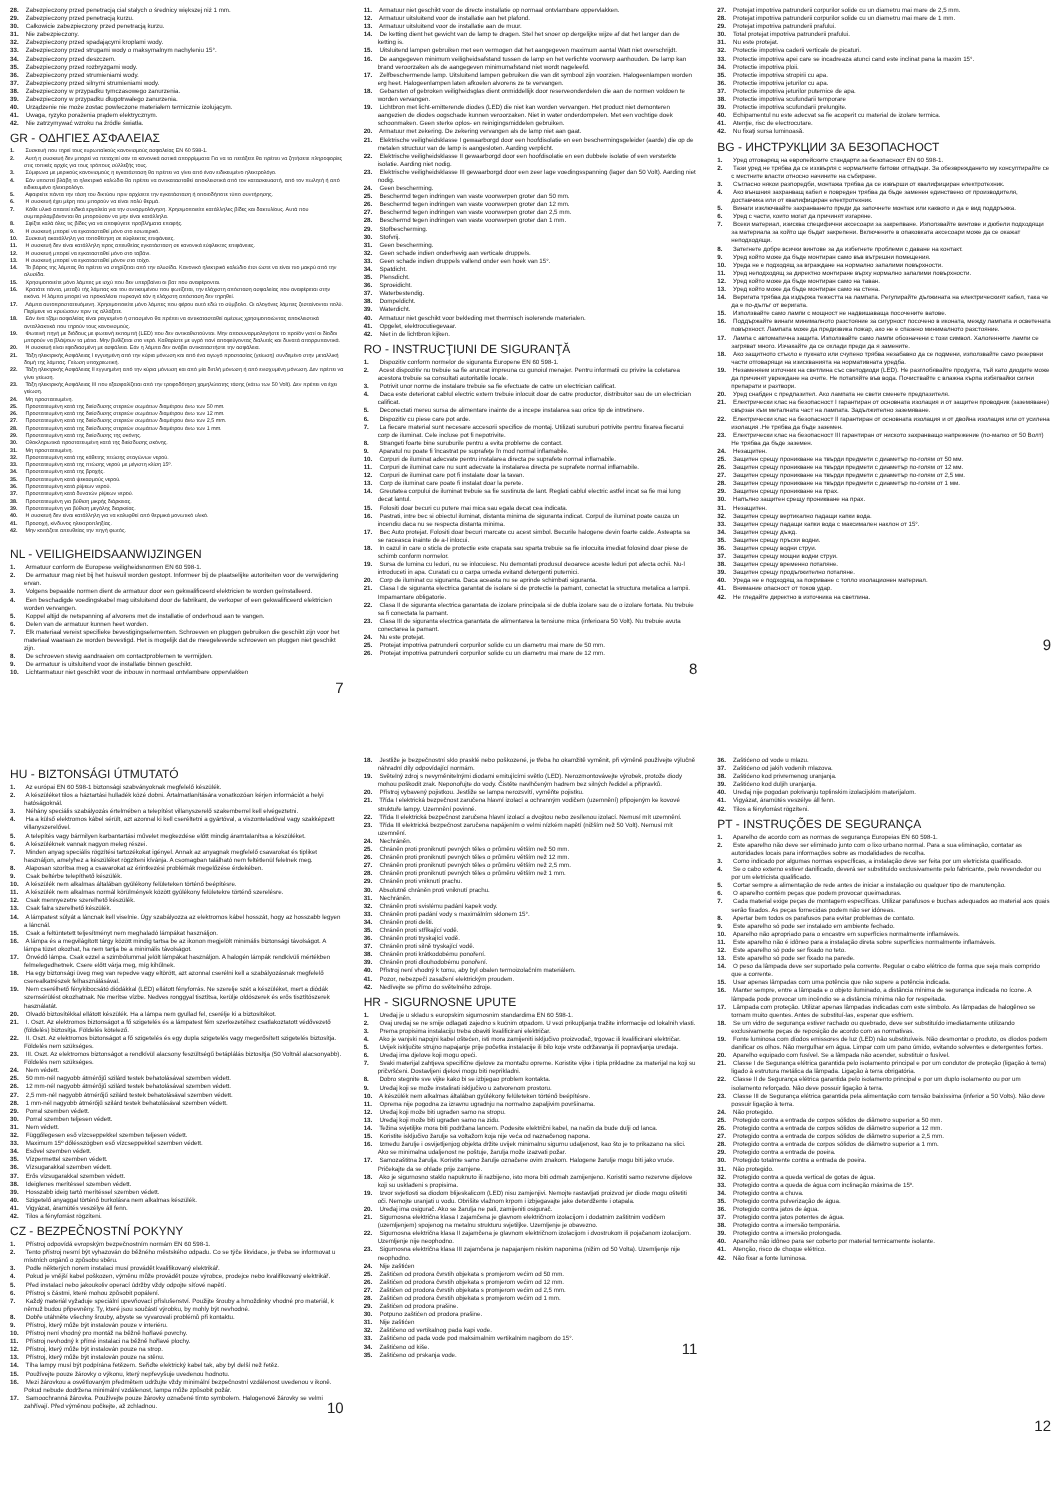28. Zabezpieczony przed penetracją ciał stałych o średnicy większej niż 1 mm.
29. Zabezpieczony przed penetracją kurzu.
30. Całkowicie zabezpieczony przed penetracją kurzu.
31. Nie zabezpieczony.
32. Zabezpieczony przed spadającymi kroplami wody.
33. Zabezpieczony przed strugami wody o maksymalnym nachyleniu 15°.
34. Zabezpieczony przed deszczem.
35. Zabezpieczony przed rozbryzgami wody.
36. Zabezpieczony przed strumieniami wody.
37. Zabezpieczony przed silnymi strumieniami wody.
38. Zabezpieczony w przypadku tymczasowego zanurzenia.
39. Zabezpieczony w przypadku długotrwałego zanurzenia.
40. Urządzenie nie może zostac powleczone materiałem termicznie izolującym.
41. Uwaga, ryzyko porażenia prądem elektrycznym.
42. Nie zatrzymywać wzroku na źródle światła.
GR - ΟΔΗΓΙΕΣ ΑΣΦΑΛΕΙΑΣ
1. Συσκευή που τηρεί τους ευρωπαϊκούς κανονισμούς ασφαλείας EN 60 598-1.
2. Αυτή η συσκευή δεν μπορεί να πεταχτεί σαν τα κανονικά αστικά απορρίμματα Για να τα πετάξετε θα πρέπει να ζητήσετε πληροφορίες στις τοπικές αρχές για τους τρόπους σύλλεξής τους.
3. Σύμφωνα με μερικούς κανονισμούς η εγκατάσταση θα πρέπει να γίνει από έναν ειδικευμένο ηλεκτρολόγο.
4. Εάν υποστεί βλάβη το ηλεκτρικό καλώδιο θα πρέπει να αντικατασταθεί αποκλειστικά από τον κατασκευαστή, από τον πωλητή ή από ειδικευμένο ηλεκτρολόγο.
5. Αφαιρείτε πάντα την τάση του δικτύου πριν αρχίσετε την εγκατάσταση ή οποιοδήποτε τύπο συντήρησης.
6. Η συσκευή έχει μέρη που μπορούν να είναι πολύ θερμά.
7. Κάθε υλικό απαιτεί ειδικά εργαλεία για την συναρμολόγηση. Χρησιμοποιείτε κατάλληλες βίδες και δακτυλίους. Αυτά που συμπεριλαμβάνονται θα μπορούσαν να μην είναι κατάλληλα.
8. Σφίξτε καλά όλες τις βίδες για να αποφύγετε προβλήματα επαφής.
9. Η συσκευή μπορεί να εγκατασταθεί μόνο στο εσωτερικό.
10. Συσκευή ακατάλληλη για τοποθέτηση σε εύφλεκτες επιφάνειες.
11. Η συσκευή δεν είναι κατάλληλη προς απευθείας εγκατάσταση σε κανονικά εύφλεκτες επιφάνειες.
12. Η συσκευή μπορεί να εγκατασταθεί μόνο στο ταβάνι.
13. Η συσκευή μπορεί να εγκατασταθεί μόνον στο τοίχο.
14. Το βάρος της λάμπας θα πρέπει να στηρίζεται από την αλυσίδα. Κανονικό ηλεκτρικό καλώδιο έτσι ώστε να είναι πιο μακρύ από την αλυσίδα.
15. Χρησιμοποιείτε μόνο λάμπες με ισχύ που δεν υπερβαίνει οι βατ που αναφέρονται.
16. Κρατάτε πάντα, μεταξύ τής λάμπας και του αντικειμένου που φωτίζεται, την ελάχιστη απόσταση ασφαλείας που αναφέρεται στην εικόνα. Η λάμπα μπορεί να προκαλέσει πυρκαγιά εάν η ελάχιστη απόσταση δεν τηρηθεί.
17. Λάμπα αυτοπροστατευόμενη. Χρησιμοποιείτε μόνο λάμπες που φέρου αυτό εδώ το σύμβολο. Οι αλογόνες λάμπες ζεσταίνονται πολύ. Περίμενε να κρυώσουν πριν τις αλλάξετε.
18. Εάν ένα τζάμι ασφαλείας είναι ραγισμένο ή σπασμένο θα πρέπει να αντικατασταθεί αμέσως χρησιμοποιώντας αποκλειστικά ανταλλακτικά που τηρούν τους κανονισμούς.
19. Φωτεινή πηγή με διόδους με φωτεινή εκπομπή (LED) που δεν αντικαθιστούνται. Μην αποσυναρμολογήστε το προϊόν γιατί οι δίοδοι μπορούν να βλάψουν τα μάτια. Μην βυθίζεται στο νερό. Καθαρίστε με υγρό πανί αποφεύγοντας διαλυτές και δυνατά απορρυπαντικά.
20. Η συσκευή είναι εφοδιασμένη με ασφάλεια. Εάν η λάμπα δεν ανάβει αντικαταστήστε την ασφάλεια.
21. Τάξη ηλεκτρικής Ασφάλειας I εγγυημένη από την κύρια μόνωση και από ένα αγωγό προστασίας (γείωση) συνδεμένο στην μεταλλική δομή της λάμπας. Γείωση υποχρεωτική.
22. Τάξη ηλεκτρικής Ασφάλειας II εγγυημένη από την κύρια μόνωση και από μία διπλή μόνωση ή από ενισχυμένη μόνωση. Δεν πρέπει να γίνει γείωση.
23. Τάξη ηλεκτρικής Ασφάλειας III που εξασφαλίζεται από την τροφοδότηση χαμηλώτατης τάσης (κάτω των 50 Volt). Δεν πρέπει να έχει γείωση.
24. Μη προστατευμένη.
25. Προστατευμένη κατά της διείσδυσης στερεών σωμάτων διαμέτρου άνω των 50 mm.
26. Προστατευμένη κατά της διείσδυσης στερεών σωμάτων διαμέτρου άνω των 12 mm.
27. Προστατευμένη κατά της διείσδυσης στερεών σωμάτων διαμέτρου άνω των 2,5 mm.
28. Προστατευμένη κατά της διείσδυσης στερεών σωμάτων διαμέτρου άνω των 1 mm.
29. Προστατευμένη κατά της διείσδυσης της σκόνης.
30. Ολοκληρωτικά προστατευμένη κατά της διείσδυσης σκόνης.
31. Μη προστατευμένη.
32. Προστατευμένη κατά της κάθετης πτώσης σταγώνων νερού.
33. Προστατευμένη κατά της πτώσης νερού με μέγιστη κλίση 15º.
34. Προστατευμένη κατά της βροχής.
35. Προστατευμένη κατά ψεκασμούς νερού.
36. Προστατευμένη κατά ρίψεων νερού.
37. Προστατευμένη κατά δυνατών ρίψεων νερού.
38. Προστατευμένη για βύθιση μικρής διάρκειας.
39. Προστατευμένη για βύθιση μεγάλης διαρκείας.
40. Η συσκευή δεν είναι κατάλληλη για να καλυφθεί από θερμικά μονωτικό υλικό.
41. Προσοχή, κίνδυνος ηλεκτροπληξίας.
42. Μην κοιτάζετε απευθείας την πηγή φωτός.
NL - VEILIGHEIDSAANWIJZINGEN
1. Armatuur conform de Europese veiligheidsnormen EN 60 598-1.
2. De armatuur mag niet bij het huisvuil worden gestopt. Informeer bij de plaatselijke autoriteiten voor de verwijdering ervan.
3. Volgens bepaalde normen dient de armatuur door een gekwalificeerd elektricien te worden geïnstalleerd.
4. Een beschadigde voedingskabel mag uitsluitend door de fabrikant, de verkoper of een gekwalificeerd elektricien worden vervangen.
5. Koppel altijd de netspanning af alvorens met de installatie of onderhoud aan te vangen.
6. Delen van de armatuur kunnen heet worden.
7. Elk materiaal vereist specifieke bevestigingselementen. Schroeven en pluggen gebruiken die geschikt zijn voor het materiaal waaraan ze worden bevestigd. Het is mogelijk dat de meegeleverde schroeven en pluggen niet geschikt zijn.
8. De schroeven stevig aandraaien om contactproblemen te vermijden.
9. De armatuur is uitsluitend voor de installatie binnen geschikt.
10. Lichtarmatuur niet geschikt voor de inbouw in normaal ontvlambare oppervlakken
7
11. Armatuur niet geschikt voor de directe installatie op normaal ontvlambare oppervlakken.
12. Armatuur uitsluitend voor de installatie aan het plafond.
13. Armatuur uitsluitend voor de installatie aan de muur.
14. De ketting dient het gewicht van de lamp te dragen. Stel het snoer op dergelijke wijze af dat het langer dan de ketting is.
15. Uitsluitend lampen gebruiken met een vermogen dat het aangegeven maximum aantal Watt niet overschrijdt.
16. De aangegeven minimum veiligheidsafstand tussen de lamp en het verlichte voorwerp aanhouden. De lamp kan brand veroorzaken als de aangegeven minimumafstand niet wordt nageleefd.
17. Zelfbeschermende lamp. Uitsluitend lampen gebruiken die van dit symbool zijn voorzien. Halogeenlampen worden erg heet. Halogeenlampen laten afkoelen alvorens ze te vervangen.
18. Gebarsten of gebroken veiligheidsglas dient onmiddellijk door reserveonderdelen die aan de normen voldoen te worden vervangen.
19. Lichtbron met licht-emitterende diodes (LED) die niet kan worden vervangen. Het product niet demonteren aangezien de diodes oogschade kunnen veroorzaken. Niet in water onderdompelen. Met een vochtige doek schoonmaken. Geen sterke oplos- en reinigingsmiddelen gebruiken.
20. Armatuur met zekering. De zekering vervangen als de lamp niet aan gaat.
21. Elektrische veiligheidsklasse I gewaarborgd door een hoofdisolatie en een beschermingsgeleider (aarde) die op de metalen structuur van de lamp is aangesloten. Aarding verplicht.
22. Elektrische veiligheidsklasse II gewaarborgd door een hoofdisolatie en een dubbele isolatie of een versterkte isolatie. Aarding niet nodig.
23. Elektrische veiligheidsklasse III gewaarborgd door een zeer lage voedingsspanning (lager dan 50 Volt). Aarding niet nodig.
24. Geen bescherming.
25. Beschermd tegen indringen van vaste voorwerpen groter dan 50 mm.
26. Beschermd tegen indringen van vaste voorwerpen groter dan 12 mm.
27. Beschermd tegen indringen van vaste voorwerpen groter dan 2,5 mm.
28. Beschermd tegen indringen van vaste voorwerpen groter dan 1 mm.
29. Stofbescherming.
30. Stofvrij.
31. Geen bescherming.
32. Geen schade indien onderhevig aan verticale druppels.
33. Geen schade indien druppels vallend onder een hoek van 15°.
34. Spatdicht.
35. Plensdicht.
36. Sproeidicht.
37. Waterbestendig.
38. Dompeldicht.
39. Waterdicht.
40. Armatuur niet geschikt voor bekleding met thermisch isolerende materialen.
41. Opgelet, elektrocutiegevaar.
42. Niet in de lichtbron kijken.
RO - INSTRUCŢIUNI DE SIGURANŢĂ
1. Dispozitiv conform normelor de siguranta Europene EN 60 598-1.
2. Acest dispozitiv nu trebuie sa fie aruncat impreuna cu gunoiul menajer. Pentru informatii cu privire la coletarea acestora trebuie sa consultati autoritatile locale.
3. Potrivit unor norme de instalare trebuie sa fie efectuate de catre un electrician calificat.
4. Daca este deteriorat cablul electric extern trebuie inlocuit doar de catre productor, distribuitor sau de un electrician calificat.
5. Deconectati mereu sursa de alimentare inainte de a incepe instalarea sau orice tip de intretinere.
6. Dispozitiv cu piese care pot arde.
7. La fiecare material sunt necesare accesorii specifice de montaj. Utilizati suruburi potrivite pentru fixarea fiecarui corp de iluminat. Cele incluse pot fi nepotrivite.
8. Strangeti foarte bine suruburile pentru a evita probleme de contact.
9. Aparatul nu poate fi încastrat pe suprafeţe în mod normal inflamabile.
10. Corpuri de iluminat adecvate pentru instalarea directa pe suprafete normal inflamabile.
11. Corpuri de iluminat care nu sunt adecvate la instalarea directa pe suprafete normal inflamabile.
12. Corpuri de iluminat care pot fi instalate doar la tavan.
13. Corp de iluminat care poate fi instalat doar la perete.
14. Greutatea corpului de iluminat trebuie sa fie sustinuta de lant. Reglati cablul electric astfel incat sa fie mai lung decat lantul.
15. Folositi doar becuri cu putere mai mica sau egala decat cea indicata.
16. Pastrati, intre bec si obiectul iluminat, distanta minima de siguranta indicat. Corpul de iluminat poate cauza un incendiu daca nu se respecta distanta minima.
17. Bec Auto protejat. Folositi doar becuri marcate cu acest simbol. Becurile halogene devin foarte calde. Asteapta sa se raceasca inainte de a-l inlocui.
18. In cazul in care o sticla de protectie este crapata sau sparta trebuie sa fie inlocuita imediat folosind doar piese de schimb conform normelor.
19. Sursa de lumina cu leduri, nu se inlocuiesc. Nu demontati produsul deoarece aceste leduri pot afecta ochii. Nu-l introduceti in apa. Curatati cu o carpa umeda evitand detergenti puternici.
20. Corp de iluminat cu siguranta. Daca aceasta nu se aprinde schimbati siguranta.
21. Clasa I de siguranta electrica garantat de isolare si de protectie la pamant, conectat la structura metalica a lampii. Impamantare obligatorie.
22. Clasa II de siguranta electrica garantata de izolare principala si de dubla izolare sau de o izolare fortata. Nu trebuie sa fi conectata la pamant.
23. Clasa III de siguranta electrica garantata de alimentarea la tensiune mica (inferioara 50 Volt). Nu trebuie avuta conectarea la pamant.
24. Nu este protejat.
25. Protejat impotriva patrunderii corpurilor solide cu un diametru mai mare de 50 mm.
26. Protejat impotriva patrunderii corpurilor solide cu un diametru mai mare de 12 mm.
8
27. Protejat impotriva patrunderii corpurilor solide cu un diametru mai mare de 2,5 mm.
28. Protejat impotriva patrunderii corpurilor solide cu un diametru mai mare de 1 mm.
29. Protejat impotriva patrunderii prafului.
30. Total protejat impotriva patrunderii prafului.
31. Nu este protejat.
32. Protectie impotriva caderii verticale de picaturi.
33. Protectie impotriva apei care se incadreaza atunci cand este inclinat pana la maxim 15°.
34. Protectie impotriva ploii.
35. Protectie impotriva stropirii cu apa.
36. Protectie impotriva jeturilor cu apa.
37. Protectie impotriva jeturilor puternice de apa.
38. Protectie impotriva scufundarii temporare
39. Protectie impotriva scufundarii prelungite.
40. Echipamentul nu este adecvat sa fie acoperit cu material de izolare termica.
41. Atenţie, risc de electrocutare.
42. Nu fixaţi sursa luminoasă.
BG - ИНСТРУКЦИИ ЗА БЕЗОПАСНОСТ
1. Уред отговарящ на европейските стандарти за безопасност EN 60 598-1.
2. Тази уред не трябва да се изхвърля с нормалните битови отпадъци. За обезвреждането му консултирайте се с местните власти относно начините на събиране.
3. Съгласно някои разпоредби, монтажа трябва да се извърши от квалифициран електротехник.
4. Ако външния захранващ кабел е повреден трябва да бъде заменен единствено от производителя, доставчика или от квалифициран електротехник.
5. Винаги изключвайте захранването преди да започнете монтаж или каквото и да е вид поддръжка.
6. Уред с части, които могат да причинят изгаряне.
7. Всеки материал, изисква специфични аксесоари за закрепване. Използвайте винтове и дюбели подходящи за материала за който ще бъдат закрепени. Включените в опаковката аксесоари може да се окажат неподходящи.
8. Затегнете добре всички винтове за да избегнете проблеми с даване на контакт.
9. Уред който може да бъде монтиран само във вътрешни помещения.
10. Уреда не е подходящ за вграждане на нормално запалими повърхности.
11. Уред неподходящ за директно монтиране върху нормално запалими повърхности.
12. Уред който може да бъде монтиран само на таван.
13. Уред който може да бъде монтиран само на стена.
14. Веригата трябва да издържа тежестта на лампата. Регулирайте дължината на електрическият кабел, така че да е по-дълъг от веригата.
15. Използвайте само лампи с мощност не надвишаваща посочените ватове.
16. Поддържайте винаги минималното разстояние за сигурност посочено в иконата, между лампата и осветената повърхност. Лампата може да предизвика пожар, ако не е спазено минималното разстояние.
17. Лампа с автоматична защита. Използвайте само лампи обозначени с този символ. Халогенните лампи се загряват много. Изчакайте да се охлади преди да я замените.
18. Ако защитното стъкло е пукнато или счупено трябва незабавно да се подмени, използвайте само резервни части отговарящи на изискванията на нормативната уредба.
19. Незаменяем източник на светлина със светодиоди (LED). Не разглобявайте продукта, тъй като диодите може да причинят увреждане на очите. Не потапяйте във вода. Почиствайте с влажна кърпа избягвайки силни препарати и разтвори.
20. Уред снабден с предпазител. Ако лампата не свети сменете предпазителя.
21. Електрически клас на безопасност I гарантиран от основната изолация и от защитен проводник (заземяване) свързан към металната част на лампата. Задължително заземяване.
22. Електрически клас на безопасност II гарантиран от основната изолация и от двойна изолация или от усилена изолация .Не трябва да бъде заземен.
23. Електрически клас на безопасност III гарантиран от ниското захранващо напрежение (по-малко от 50 Волт) Не трябва да бъде заземен.
24. Незащитен.
25. Защитен срещу проникване на твърди предмети с диаметър по-голям от 50 мм.
26. Защитен срещу проникване на твърди предмети с диаметър по-голям от 12 мм.
27. Защитен срещу проникване на твърди предмети с диаметър по-голям от 2,5 мм.
28. Защитен срещу проникване на твърди предмети с диаметър по-голям от 1 мм.
29. Защитен срещу проникване на прах.
30. Напълно защитен срещу проникване на прах.
31. Незащитен.
32. Защитен срещу вертикално падащи капки вода.
33. Защитен срещу падащи капки вода с максимален наклон от 15°.
34. Защитен срещу дъжд.
35. Защитен срещу пръски водни.
36. Защитен срещу водни струи.
37. Защитен срещу мощни водни струи.
38. Защитен срещу временно потапяне.
39. Защитен срещу продължително потапяне.
40. Уреда не е подходящ за покриване с топло изолационен материал.
41. Внимание опасност от токов удар.
42. Не гледайте директно в източника на светлина.
9
HU - BIZTONSÁGI ÚTMUTATÓ
1. Az európai EN 60 598-1 biztonsági szabványoknak megfelelő készülék.
2. A készüléket tilos a háztartási hulladék közé dobni. Ártalmatlanítására vonatkozóan kérjen információt a helyi hatóságoknál.
3. Néhány speciális szabályozás értelmében a telepítést villanyszerelő szakemberrel kell elvégeztetni.
4. Ha a külső elektromos kábel sérült, azt azonnal ki kell cseréltetni a gyártóval, a viszonteladóval vagy szakképzett villanyszerelővel.
5. A telepítés vagy bármilyen karbantartási művelet megkezdése előtt mindig áramtalanítsa a készüléket.
6. A készüléknek vannak nagyon meleg részei.
7. Minden anyag speciális rögzítési tartozékokat igényel. Annak az anyagnak megfelelő csavarokat és tipliket használjon, amelyhez a készüléket rögzíteni kívánja. A csomagban található nem feltétlenül felelnek meg.
8. Alaposan szorítsa meg a csavarokat az érintkezési problémák megelőzése érdekében.
9. Csak beltérbe telepíthető készülék.
10. A készülék nem alkalmas általában gyúlékony felületeken történő beépítésre.
11. A készülék nem alkalmas normál körülmények között gyúlékony felületekre történő szerelésre.
12. Csak mennyezetre szerelhető készülék.
13. Csak falra szerelhető készülék.
14. A lámpatest súlyát a láncnak kell viselnie. Úgy szabályozza az elektromos kábel hosszát, hogy az hosszabb legyen a láncnál.
15. Csak a feltüntetett teljesítményt nem meghaladó lámpákat használjon.
16. A lámpa és a megvilágított tárgy között mindig tartsa be az ikonon megjelölt minimális biztonsági távolságot. A lámpa tüzet okozhat, ha nem tartja be a minimális távolságot.
17. Önvédő lámpa. Csak ezzel a szimbólummal jelölt lámpákat használjon. A halogén lámpák rendkívüli mértékben felmelegedhetnek. Csere előtt várja meg, míg kihűlnek.
18. Ha egy biztonsági üveg meg van repedve vagy eltörött, azt azonnal cserélni kell a szabályozásnak megfelelő cserealkatrészek felhasználásával.
19. Nem cserélhető fénykibocsátó diódákkal (LED) ellátott fényforrás. Ne szerelje szét a készüléket, mert a diódák szemsérülést okozhatnak. Ne merítse vízbe. Nedves ronggyal tisztítsa, kerülje oldószerek és erős tisztítószerek használatát.
20. Olvadó biztosítékkal ellátott készülék. Ha a lámpa nem gyullad fel, cserélje ki a biztosítékot.
21. I. Oszt. Az elektromos biztonságot a fő szigetelés és a lámpatest fém szerkezetéhez csatlakoztatott védővezető (földelés) biztosítja. Földelés kötelező.
22. II. Oszt. Az elektromos biztonságot a fő szigetelés és egy dupla szigetelés vagy megerősített szigetelés biztosítja. Földelés nem szükséges.
23. III. Oszt. Az elektromos biztonságot a rendkívül alacsony feszültségű betáplálás biztosítja (50 Voltnál alacsonyabb). Földelés nem szükséges.
24. Nem védett.
25. 50 mm-nél nagyobb átmérőjű szilárd testek behatolásával szemben védett.
26. 12 mm-nél nagyobb átmérőjű szilárd testek behatolásával szemben védett.
27. 2,5 mm-nél nagyobb átmérőjű szilárd testek behatolásával szemben védett.
28. 1 mm-nél nagyobb átmérőjű szilárd testek behatolásával szemben védett.
29. Porral szemben védett.
30. Porral szemben teljesen védett.
31. Nem védett.
32. Függőlegesen eső vízcseppekkel szemben teljesen védett.
33. Maximum 15º dőlésszögben eső vízcseppekkel szemben védett.
34. Esővel szemben védett.
35. Vízpermettel szemben védett.
36. Vízsugarakkal szemben védett.
37. Erős vízsugarakkal szemben védett.
38. Ideiglenes merítéssel szemben védett.
39. Hosszabb ideig tartó merítéssel szemben védett.
40. Szigetelő anyaggal történő burkolásra nem alkalmas készülék.
41. Vigyázat, áramütés veszélye áll fenn.
42. Tilos a fényforrást rögzíteni.
CZ - BEZPEČNOSTNÍ POKYNY
1. Přístroj odpovídá evropským bezpečnostním normám EN 60 598-1.
2. Tento přístroj nesmí být vyhazován do běžného městského odpadu. Co se týče likvidace, je třeba se informovat u místních orgánů o způsobu sběru.
3. Podle některých norem instalaci musí provádět kvalifikovaný elektrikář.
4. Pokud je vnější kabel poškozen, výměnu může provádět pouze výrobce, prodejce nebo kvalifikovaný elektrikář.
5. Před instalací nebo jakoukoliv operací údržby vždy odpojte síťové napětí.
6. Přístroj s částmi, které mohou způsobit popálení.
7. Každý materiál vyžaduje speciální upevňovací příslušenství. Použijte šrouby a hmoždinky vhodné pro materiál, k němuž budou připevněny. Ty, které jsou součástí výrobku, by mohly být nevhodné.
8. Dobře utáhněte všechny šrouby, abyste se vyvarovali problémů při kontaktu.
9. Přístroj, který může být instalován pouze v interiéru.
10. Přístroj není vhodný pro montáž na běžně hořlavé povrchy.
11. Přístroj nevhodný k přímé instalaci na běžně hořlavé plochy.
12. Přístroj, který může být instalován pouze na strop.
13. Přístroj, který může být instalován pouze na stěnu.
14. Tíha lampy musí být podpírána řetězem. Seřiďte elektrický kabel tak, aby byl delší než řetěz.
15. Používejte pouze žárovky o výkonu, který nepřevyšuje uvedenou hodnotu.
16. Mezi žárovkou a osvětlovaným předmětem udržujte vždy minimální bezpečnostní vzdálenost uvedenou v ikoně. Pokud nebude dodržena minimální vzdálenost, lampa může způsobit požár.
17. Samoochranná žárovka. Používejte pouze žárovky označené tímto symbolem. Halogenové žárovky se velmi zahřívají. Před výměnou počkejte, až zchladnou.
10
18. Jestliže je bezpečnostní sklo prasklé nebo poškozené, je třeba ho okamžitě vyměnit, při výměně používejte výlučně náhradní díly odpovídající normám.
19. Světelný zdroj s nevyměnitelnými diodami emitujícími světlo (LED). Nerozmontovávejte výrobek, protože diody mohou poškodit zrak. Neponořujte do vody. Čistěte navlhčeným hadrem bez silných ředidel a přípravků.
20. Přístroj vybavený pojistkou. Jestliže se lampa nerozsvítí, vyměňte pojistku.
21. Třída I elektrická bezpečnost zaručena hlavní izolací a ochranným vodičem (uzemnění) připojeným ke kovové struktuře lampy. Uzemnění povinné.
22. Třída II elektrická bezpečnost zaručena hlavní izolací a dvojitou nebo zesílenou izolací. Nemusí mít uzemnění.
23. Třída III elektrická bezpečnost zaručena napájením o velmi nízkém napětí (nižším než 50 Volt). Nemusí mít uzemnění.
24. Nechráněn.
25. Chráněn proti proniknutí pevných těles o průměru větším než 50 mm.
26. Chráněn proti proniknutí pevných těles o průměru větším než 12 mm.
27. Chráněn proti proniknutí pevných těles o průměru větším než 2,5 mm.
28. Chráněn proti proniknutí pevných těles o průměru větším než 1 mm.
29. Chráněn proti vniknutí prachu.
30. Absolutně chráněn proti vniknutí prachu.
31. Nechráněn.
32. Chráněn proti svislému padání kapek vody.
33. Chráněn proti padání vody s maximálním sklonem 15°.
34. Chráněn proti dešti.
35. Chráněn proti stříkající vodě.
36. Chráněn proti tryskající vodě.
37. Chráněn proti silně tryskající vodě.
38. Chráněn proti krátkodobému ponoření.
39. Chráněn proti dlouhodobému ponoření.
40. Přístroj není vhodný k tomu, aby byl obalen termoizolačním materiálem.
41. Pozor, nebezpečí zasažení elektrickým proudem.
42. Nedívejte se přímo do světelného zdroje.
HR - SIGURNOSNE UPUTE
1. Uređaj je u skladu s europskim sigurnosnim standardima EN 60 598-1.
2. Ovaj uređaj se ne smije odlagati zajedno s kućnim otpadom. U vezi prikupljanja tražite informacije od lokalnih vlasti.
3. Prema propisima instalaciju treba obaviti kvalificirani električar.
4. Ako je vanjski napojni kabel oštećen, isti mora zamijeniti isključivo proizvođač, trgovac ili kvalificirani električar.
5. Uvijek isključite strujno napajanje prije početka instalacije ili bilo koje vrste održavanja ili popravljanja uređaja.
6. Uređaj ima djelove koji mogu opeći.
7. Svaki materijal zahtjeva specifične djelove za montažu opreme. Koristite vijke i tipla prikladne za materijal na koji su pričvršćeni. Dostavljeni djelovi mogu biti neprikladni.
8. Dobro stegnite sve vijke kako bi se izbjegao problem kontakta.
9. Uređaj koji se može instalirati isključivo u zatvorenom prostoru.
10. A készülék nem alkalmas általában gyúlékony felületeken történő beépítésre.
11. Oprema nije pogodna za izravnu ugradnju na normalno zapaljivim površinama.
12. Uređaj koji može biti ugrađen samo na stropu.
13. Uređaj koji može biti ugrađen samo na zidu.
14. Težina svjetiljke mora biti podržana lancem. Podesite električni kabel, na način da bude dulji od lanca.
15. Koristite isključivo žarulje sa voltažom koja nije veća od naznačenog napona.
16. Između žarulje i osvijetljenjog objekta držite uvijek minimalnu sigurnu udaljenost, kao što je to prikazano na slici. Ako se minimalna udaljenost ne poštuje, žarulja može izazvati požar.
17. Samozaštitna žarulja. Koristite samo žarulje označene ovim znakom. Halogene žarulje mogu biti jako vruće. Pričekajte da se ohlade prije zamjene.
18. Ako je sigurnosno staklo napuknuto ili razbijeno, isto mora biti odmah zamijenjeno. Koristiti samo rezervne dijelove koji su usklađeni s propisima.
19. Izvor svjetlosti sa diodom blijeskalicom (LED) nisu zamjenjivi. Nemojte rastavljati proizvod jer diode mogu oštetiti oči. Nemojte uranjati u vodu. Obrišite vlažnom krpom i izbjegavajte jake deterdžente i otapala.
20. Uređaj ima osigurač. Ako se žarulja ne pali, zamijeniti osigurač.
21. Sigurnosna električna klasa I zajamčena je glavnom električnom izolacijom i dodatnim zaštitnim vodičem (uzemljenjem) spojenog na metalnu strukturu svjetiljke. Uzemljenje je obavezno.
22. Sigurnosna električna klasa II zajamčena je glavnom električnom izolacijom i dvostrukom ili pojačanom izolacijom. Uzemljenje nije neophodno.
23. Sigurnosna električna klasa III zajamčena je napajanjem niskim naponima (nižim od 50 Volta). Uzemljenje nije neophodno.
24. Nije zaštićen
25. Zaštićen od prodora čvrstih objekata s promjerom većim od 50 mm.
26. Zaštićen od prodora čvrstih objekata s promjerom većim od 12 mm.
27. Zaštićen od prodora čvrstih objekata s promjerom većim od 2,5 mm.
28. Zaštićen od prodora čvrstih objekata s promjerom većim od 1 mm.
29. Zaštićen od prodora prašine.
30. Potpuno zaštićen od prodora prašine.
31. Nije zaštićen
32. Zaštićeno od vertikalnog pada kapi vode.
33. Zaštićeno od pada vode pod maksimalnim vertikalnim nagibom do 15°.
34. Zaštićeno od kiše.
35. Zaštićeno od prskanja vode.
11
36. Zaštićeno od vode u mlazu.
37. Zaštićeno od jakih vodenih mlazova.
38. Zaštićeno kod privremenog uranjanja.
39. Zaštićeno kod duljih uranjanja.
40. Uređaj nije pogodan pokrivanju toplinskim izolacijskim materijalom.
41. Vigyázat, áramütés veszélye áll fenn.
42. Tilos a fényforrást rögzíteni.
PT - INSTRUÇÕES DE SEGURANÇA
1. Aparelho de acordo com as normas de segurança Europeias EN 60 598-1.
2. Este aparelho não deve ser eliminado junto com o lixo urbano normal. Para a sua eliminação, contatar as autoridades locais para informações sobre as modalidades de recolha.
3. Como indicado por algumas normas específicas, a instalação deve ser feita por um eletricista qualificado.
4. Se o cabo externo estiver danificado, deverá ser substituído exclusivamente pelo fabricante, pelo revendedor ou por um eletricista qualificado.
5. Cortar sempre a alimentação de rede antes de iniciar a instalação ou qualquer tipo de manutenção.
6. O aparelho contém peças que podem provocar queimaduras.
7. Cada material exige peças de montagem específicas. Utilizar parafusos e buchas adequados ao material aos quais serão fixados. As peças fornecidas podem não ser idóneas.
8. Apertar bem todos os parafusos para evitar problemas de contato.
9. Este aparelho só pode ser instalado em ambiente fechado.
10. Aparelho não apropriado para o encastre em superfícies normalmente inflamáveis.
11. Este aparelho não é idôneo para a instalação direta sobre superfícies normalmente inflamáveis.
12. Este aparelho só pode ser fixado no teto.
13. Este aparelho só pode ser fixado na parede.
14. O peso da lâmpada deve ser suportado pela corrente. Regular o cabo elétrico de forma que seja mais comprido que a corrente.
15. Usar apenas lâmpadas com uma potência que não supere a potência indicada.
16. Manter sempre, entre a lâmpada e o objeto iluminado, a distância mínima de segurança indicada no ícone. A lâmpada pode provocar um incêndio se a distância mínima não for respeitada.
17. Lâmpada com proteção. Utilizar apenas lâmpadas indicadas com este símbolo. As lâmpadas de halogêneo se tornam muito quentes. Antes de substituí-las, esperar que esfriem.
18. Se um vidro de segurança estiver rachado ou quebrado, deve ser substituído imediatamente utilizando exclusivamente peças de reposição de acordo com as normativas.
19. Fonte luminosa com díodos emissores de luz (LED) não substituíveis. Não desmontar o produto, os díodos podem danificar os olhos. Não mergulhar em água. Limpar com um pano úmido, evitando solventes e detergentes fortes.
20. Aparelho equipado com fusível. Se a lâmpada não acender, substituir o fusível.
21. Classe I de Segurança elétrica garantida pelo isolamento principal e por um condutor de proteção (ligação à terra) ligado à estrutura metálica da lâmpada. Ligação à terra obrigatória.
22. Classe II de Segurança elétrica garantida pelo isolamento principal e por um duplo isolamento ou por um isolamento reforçado. Não deve possuir ligação à terra.
23. Classe III de Segurança elétrica garantida pela alimentação com tensão baixíssima (inferior a 50 Volts). Não deve possuir ligação à terra.
24. Não protegido.
25. Protegido contra a entrada de corpos sólidos de diâmetro superior a 50 mm.
26. Protegido contra a entrada de corpos sólidos de diâmetro superior a 12 mm.
27. Protegido contra a entrada de corpos sólidos de diâmetro superior a 2,5 mm.
28. Protegido contra a entrada de corpos sólidos de diâmetro superior a 1 mm.
29. Protegido contra a entrada de poeira.
30. Protegido totalmente contra a entrada de poeira.
31. Não protegido.
32. Protegido contra a queda vertical de gotas de água.
33. Protegido contra a queda de água com inclinação máxima de 15º.
34. Protegido contra a chuva.
35. Protegido contra pulverização de água.
36. Protegido contra jatos de água.
37. Protegido contra jatos potentes de água.
38. Protegido contra a imersão temporária.
39. Protegido contra a imersão prolongada.
40. Aparelho não idôneo para ser coberto por material termicamente isolante.
41. Atenção, risco de choque elétrico.
42. Não fixar a fonte luminosa.
12